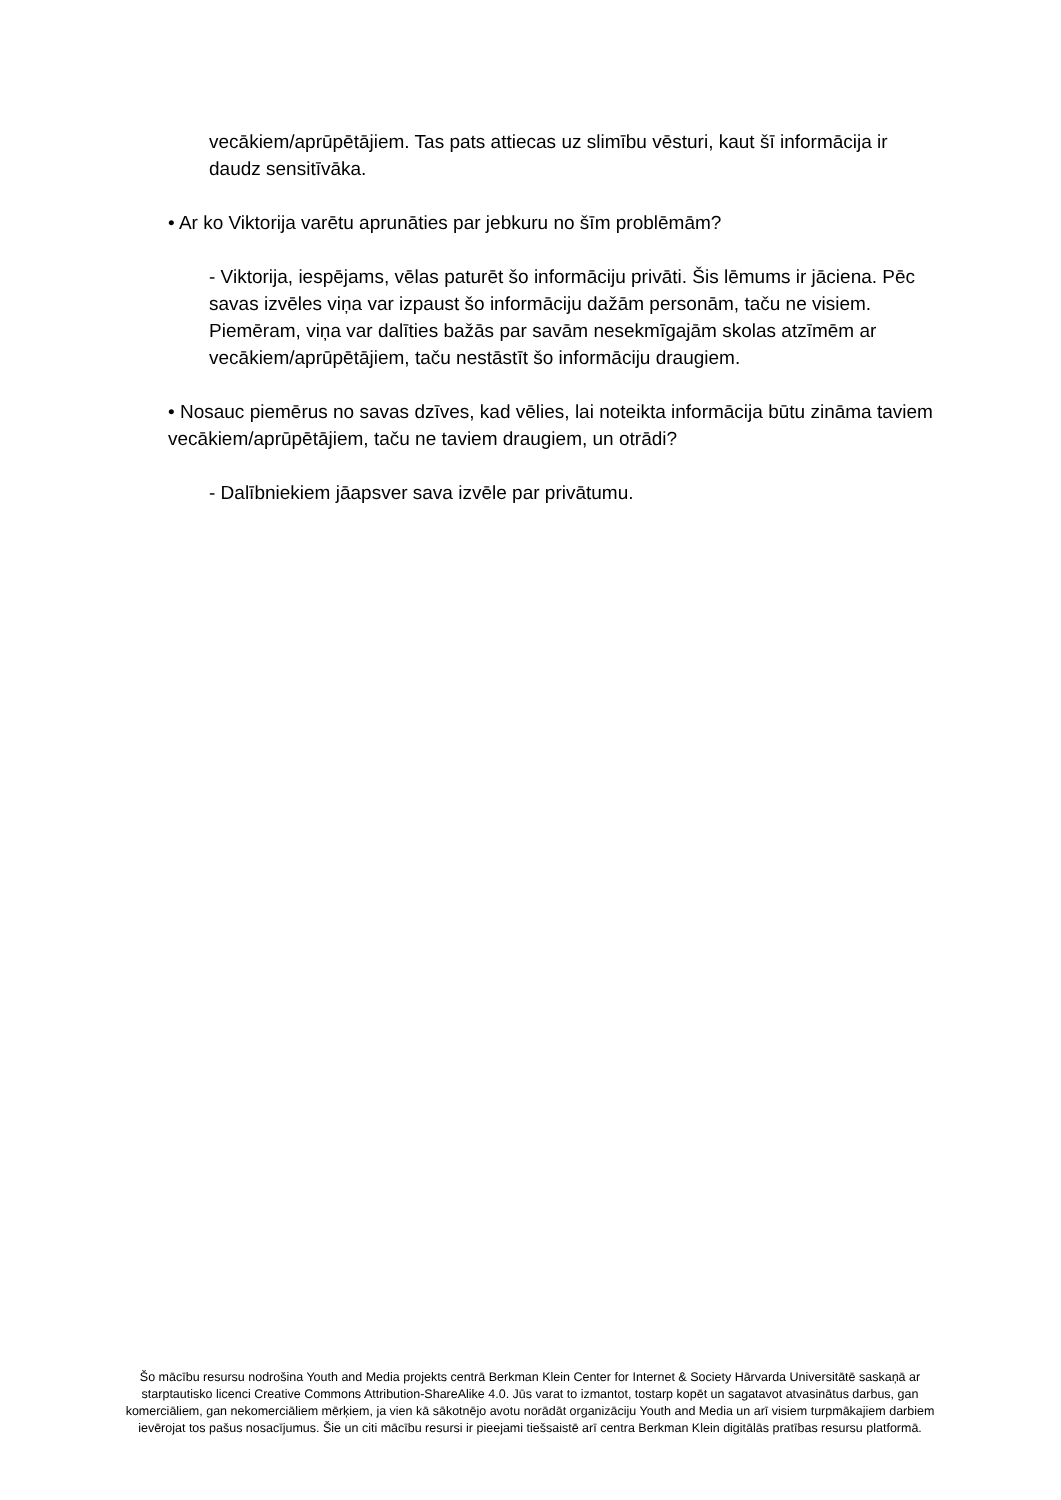vecākiem/aprūpētājiem. Tas pats attiecas uz slimību vēsturi, kaut šī informācija ir daudz sensitīvāka.
• Ar ko Viktorija varētu aprunāties par jebkuru no šīm problēmām?
- Viktorija, iespējams, vēlas paturēt šo informāciju privāti. Šis lēmums ir jāciena. Pēc savas izvēles viņa var izpaust šo informāciju dažām personām, taču ne visiem. Piemēram, viņa var dalīties bažās par savām nesekmīgajām skolas atzīmēm ar vecākiem/aprūpētājiem, taču nestāstīt šo informāciju draugiem.
• Nosauc piemērus no savas dzīves, kad vēlies, lai noteikta informācija būtu zināma taviem vecākiem/aprūpētājiem, taču ne taviem draugiem, un otrādi?
- Dalībniekiem jāapsver sava izvēle par privātumu.
Šo mācību resursu nodrošina Youth and Media projekts centrā Berkman Klein Center for Internet & Society Hārvarda Universitātē saskaņā ar starptautisko licenci Creative Commons Attribution-ShareAlike 4.0. Jūs varat to izmantot, tostarp kopēt un sagatavot atvasinātus darbus, gan komerciāliem, gan nekomerciāliem mērķiem, ja vien kā sākotnējo avotu norādāt organizāciju Youth and Media un arī visiem turpmākajiem darbiem ievērojat tos pašus nosacījumus. Šie un citi mācību resursi ir pieejami tiešsaistē arī centra Berkman Klein digitālās pratības resursu platformā.